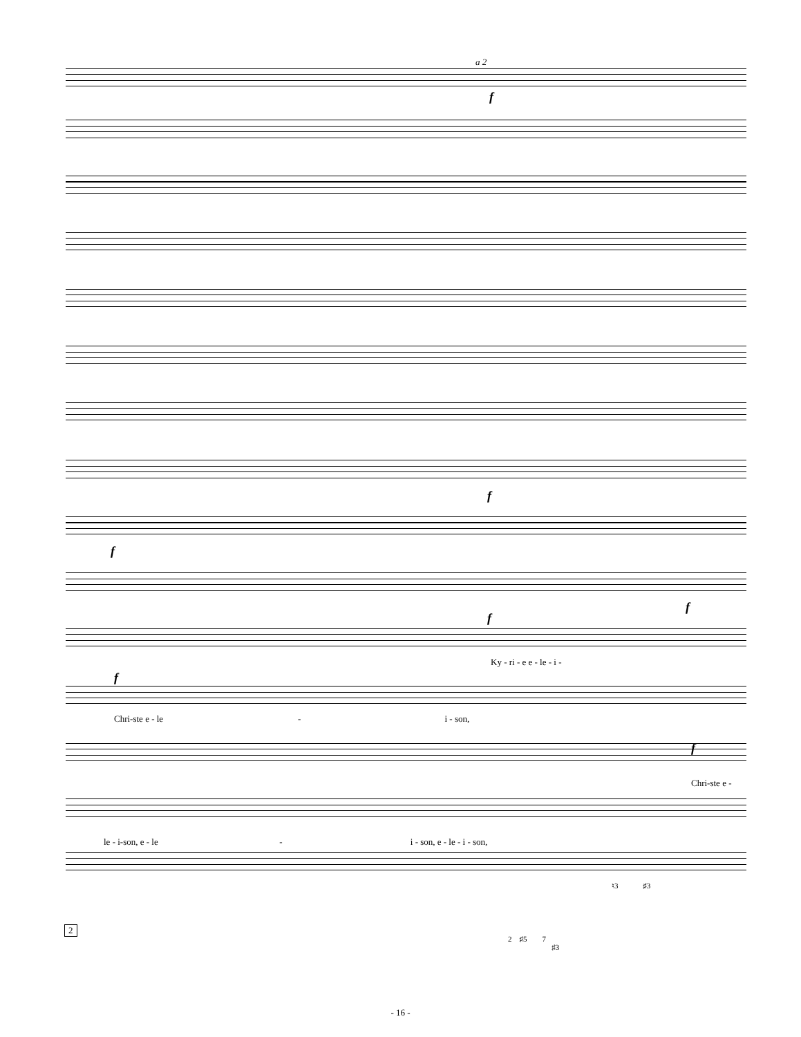a 2
f
f
f
f
f
f
Ky - ri - e e - le - i -
Chri-ste e - le - i - son,
f
Chri-ste e -
le - i-son, e - le - i - son, e - le - i - son,
♮3 ♯3
2 ♯5 7
♯3
2
- 16 -